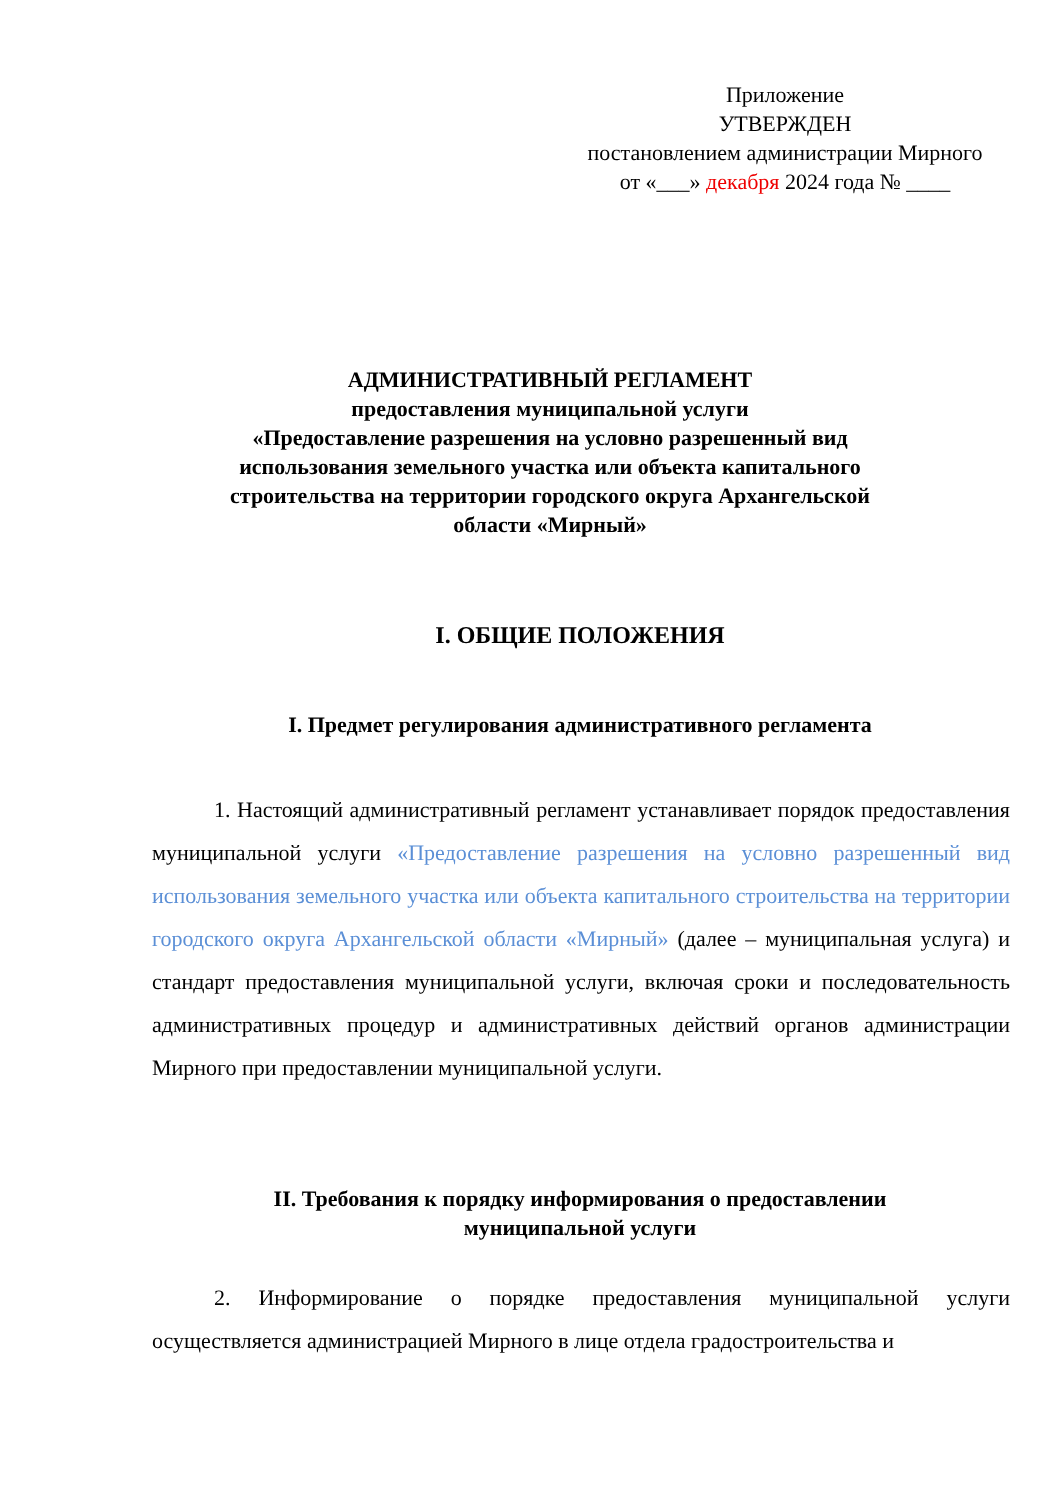Приложение
УТВЕРЖДЕН
постановлением администрации Мирного
от «___» декабря 2024 года № ____
АДМИНИСТРАТИВНЫЙ РЕГЛАМЕНТ
предоставления муниципальной услуги
«Предоставление разрешения на условно разрешенный вид использования земельного участка или объекта капитального строительства на территории городского округа Архангельской области «Мирный»
I. ОБЩИЕ ПОЛОЖЕНИЯ
I. Предмет регулирования административного регламента
1. Настоящий административный регламент устанавливает порядок предоставления муниципальной услуги «Предоставление разрешения на условно разрешенный вид использования земельного участка или объекта капитального строительства на территории городского округа Архангельской области «Мирный» (далее – муниципальная услуга) и стандарт предоставления муниципальной услуги, включая сроки и последовательность административных процедур и административных действий органов администрации Мирного при предоставлении муниципальной услуги.
II. Требования к порядку информирования о предоставлении
муниципальной услуги
2. Информирование о порядке предоставления муниципальной услуги осуществляется администрацией Мирного в лице отдела градостроительства и